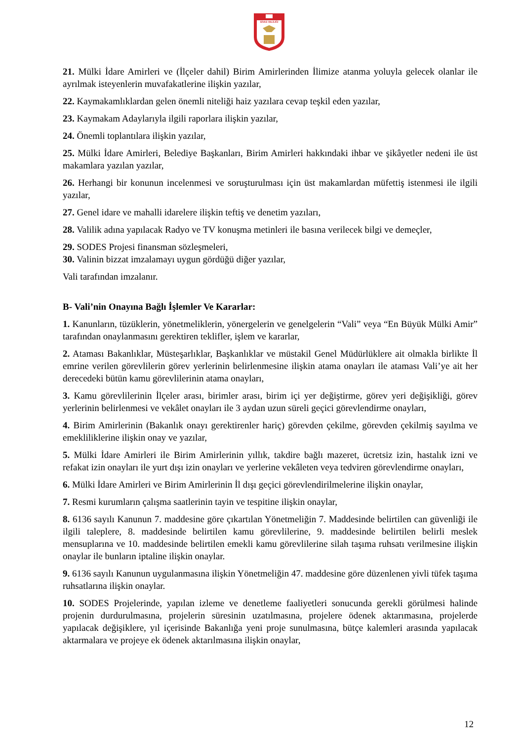SİVAS VALİLİĞİ
21. Mülki İdare Amirleri ve (İlçeler dahil) Birim Amirlerinden İlimize atanma yoluyla gelecek olanlar ile ayrılmak isteyenlerin muvafakatlerine ilişkin yazılar,
22. Kaymakamlıklardan gelen önemli niteliği haiz yazılara cevap teşkil eden yazılar,
23. Kaymakam Adaylarıyla ilgili raporlara ilişkin yazılar,
24. Önemli toplantılara ilişkin yazılar,
25. Mülki İdare Amirleri, Belediye Başkanları, Birim Amirleri hakkındaki ihbar ve şikâyetler nedeni ile üst makamlara yazılan yazılar,
26. Herhangi bir konunun incelenmesi ve soruşturulması için üst makamlardan müfettiş istenmesi ile ilgili yazılar,
27. Genel idare ve mahalli idarelere ilişkin teftiş ve denetim yazıları,
28. Valilik adına yapılacak Radyo ve TV konuşma metinleri ile basına verilecek bilgi ve demeçler,
29. SODES Projesi finansman sözleşmeleri,
30. Valinin bizzat imzalamayı uygun gördüğü diğer yazılar,
Vali tarafından imzalanır.
B- Vali’nin Onayına Bağlı İşlemler Ve Kararlar:
1. Kanunların, tüzüklerin, yönetmeliklerin, yönergelerin ve genelgelerin “Vali” veya “En Büyük Mülki Amir” tarafından onaylanmasını gerektiren teklifler, işlem ve kararlar,
2. Ataması Bakanlıklar, Müsteşarlıklar, Başkanlıklar ve müstakil Genel Müdürlüklere ait olmakla birlikte İl emrine verilen görevlilerin görev yerlerinin belirlenmesine ilişkin atama onayları ile ataması Vali’ye ait her derecedeki bütün kamu görevlilerinin atama onayları,
3. Kamu görevlilerinin İlçeler arası, birimler arası, birim içi yer değiştirme, görev yeri değişikliği, görev yerlerinin belirlenmesi ve vekâlet onayları ile 3 aydan uzun süreli geçici görevlendirme onayları,
4. Birim Amirlerinin (Bakanlık onayı gerektirenler hariç) görevden çekilme, görevden çekilmiş sayılma ve emekliliklerine ilişkin onay ve yazılar,
5. Mülki İdare Amirleri ile Birim Amirlerinin yıllık, takdire bağlı mazeret, ücretsiz izin, hastalık izni ve refakat izin onayları ile yurt dışı izin onayları ve yerlerine vekâleten veya tedviren görevlendirme onayları,
6. Mülki İdare Amirleri ve Birim Amirlerinin İl dışı geçici görevlendirilmelerine ilişkin onaylar,
7. Resmi kurumların çalışma saatlerinin tayin ve tespitine ilişkin onaylar,
8. 6136 sayılı Kanunun 7. maddesine göre çıkartılan Yönetmeliğin 7. Maddesinde belirtilen can güvenliği ile ilgili taleplere, 8. maddesinde belirtilen kamu görevlilerine, 9. maddesinde belirtilen belirli meslek mensuplarına ve 10. maddesinde belirtilen emekli kamu görevlilerine silah taşıma ruhsatı verilmesine ilişkin onaylar ile bunların iptaline ilişkin onaylar.
9. 6136 sayılı Kanunun uygulanmasına ilişkin Yönetmeliğin 47. maddesine göre düzenlenen yivli tüfek taşıma ruhsatlarına ilişkin onaylar.
10. SODES Projelerinde, yapılan izleme ve denetleme faaliyetleri sonucunda gerekli görülmesi halinde projenin durdurulmasına, projelerin süresinin uzatılmasına, projelere ödenek aktarımasına, projelerde yapılacak değişiklere, yıl içerisinde Bakanlığa yeni proje sunulmasına, bütçe kalemleri arasında yapılacak aktarmalara ve projeye ek ödenek aktarılmasına ilişkin onaylar,
12